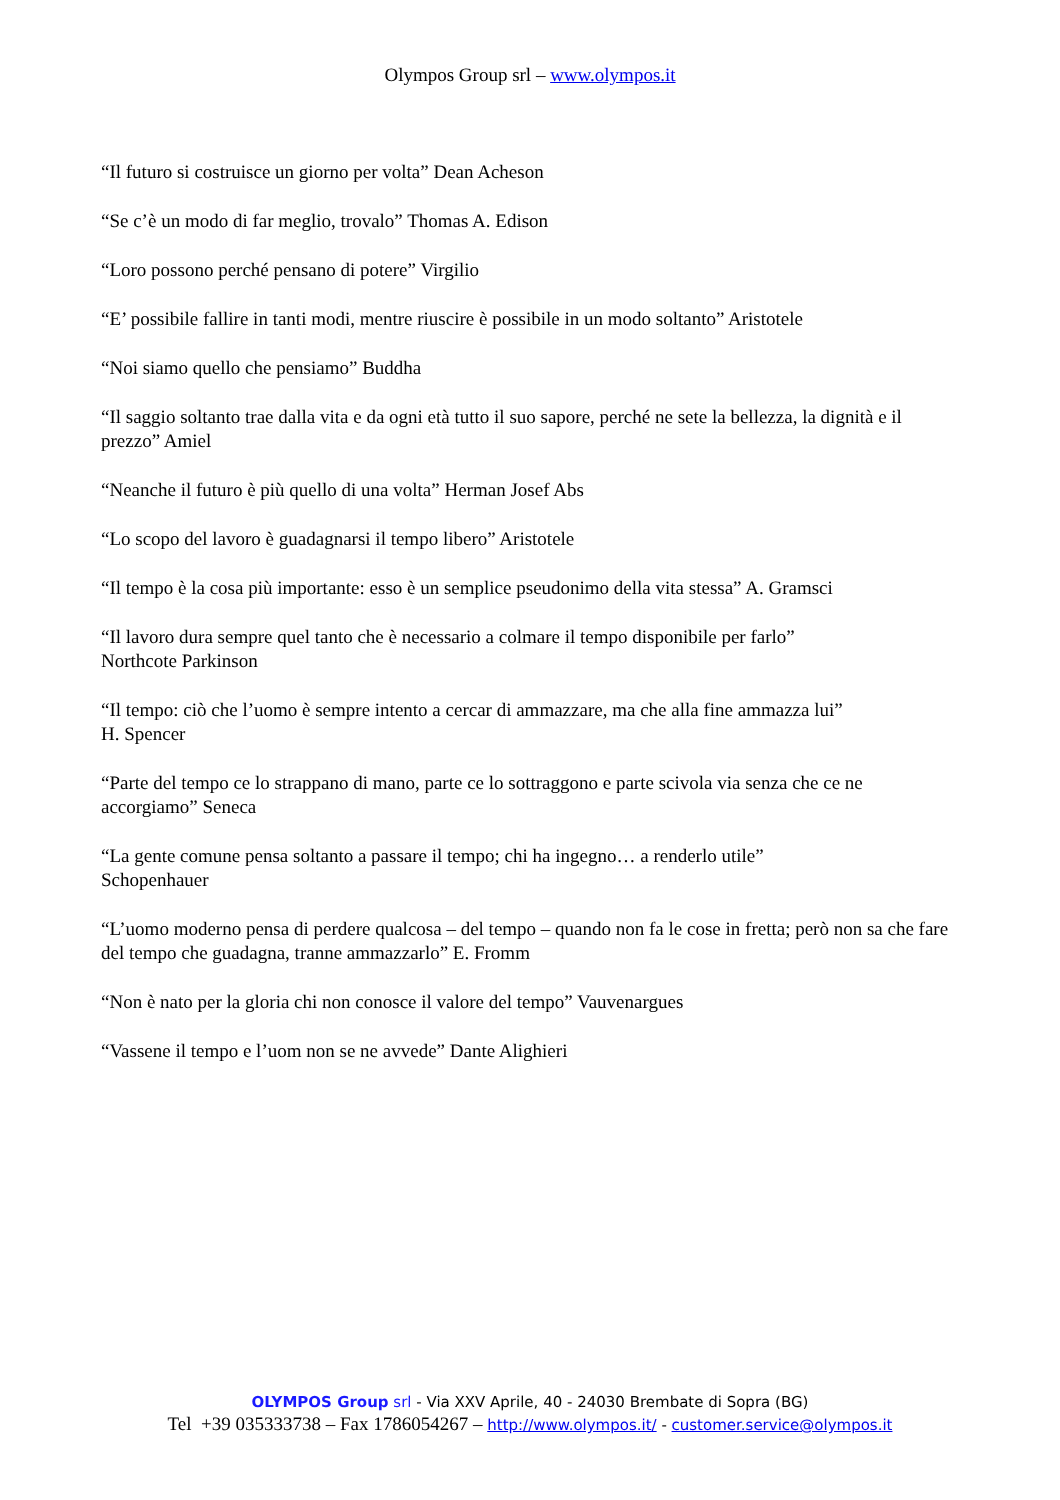Olympos Group srl – www.olympos.it
“Il futuro si costruisce un giorno per volta” Dean Acheson
“Se c’è un modo di far meglio, trovalo” Thomas A. Edison
“Loro possono perché pensano di potere” Virgilio
“E’ possibile fallire in tanti modi, mentre riuscire è possibile in un modo soltanto” Aristotele
“Noi siamo quello che pensiamo” Buddha
“Il saggio soltanto trae dalla vita e da ogni età tutto il suo sapore, perché ne sete la bellezza, la dignità e il prezzo” Amiel
“Neanche il futuro è più quello di una volta” Herman Josef Abs
“Lo scopo del lavoro è guadagnarsi il tempo libero” Aristotele
“Il tempo è la cosa più importante: esso è un semplice pseudonimo della vita stessa” A. Gramsci
“Il lavoro dura sempre quel tanto che è necessario a colmare il tempo disponibile per farlo”
Northcote Parkinson
“Il tempo: ciò che l’uomo è sempre intento a cercar di ammazzare, ma che alla fine ammazza lui”
H. Spencer
“Parte del tempo ce lo strappano di mano, parte ce lo sottraggono e parte scivola via senza che ce ne accorgiamo” Seneca
“La gente comune pensa soltanto a passare il tempo; chi ha ingegno… a renderlo utile”
Schopenhauer
“L’uomo moderno pensa di perdere qualcosa – del tempo – quando non fa le cose in fretta; però non sa che fare del tempo che guadagna, tranne ammazzarlo” E. Fromm
“Non è nato per la gloria chi non conosce il valore del tempo” Vauvenargues
“Vassene il tempo e l’uom non se ne avvede” Dante Alighieri
OLYMPOS Group srl - Via XXV Aprile, 40 - 24030 Brembate di Sopra (BG)
Tel +39 035333738 – Fax 1786054267 – http://www.olympos.it/ - customer.service@olympos.it